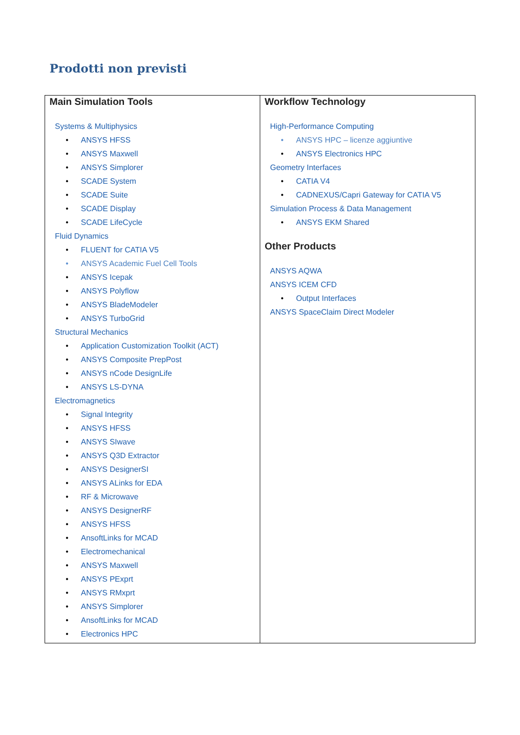Prodotti non previsti
| Main Simulation Tools Systems & Multiphysics • ANSYS HFSS • ANSYS Maxwell • ANSYS Simplorer • SCADE System • SCADE Suite • SCADE Display • SCADE LifeCycle Fluid Dynamics • FLUENT for CATIA V5 • ANSYS Academic Fuel Cell Tools • ANSYS Icepak • ANSYS Polyflow • ANSYS BladeModeler • ANSYS TurboGrid Structural Mechanics • Application Customization Toolkit (ACT) • ANSYS Composite PrepPost • ANSYS nCode DesignLife • ANSYS LS-DYNA Electromagnetics • Signal Integrity • ANSYS HFSS • ANSYS SIwave • ANSYS Q3D Extractor • ANSYS DesignerSI • ANSYS ALinks for EDA • RF & Microwave • ANSYS DesignerRF • ANSYS HFSS • AnsoftLinks for MCAD • Electromechanical • ANSYS Maxwell • ANSYS PExprt • ANSYS RMxprt • ANSYS Simplorer • AnsoftLinks for MCAD • Electronics HPC | Workflow Technology High-Performance Computing • ANSYS HPC – licenze aggiuntive • ANSYS Electronics HPC Geometry Interfaces • CATIA V4 • CADNEXUS/Capri Gateway for CATIA V5 Simulation Process & Data Management • ANSYS EKM Shared Other Products ANSYS AQWA ANSYS ICEM CFD • Output Interfaces ANSYS SpaceClaim Direct Modeler |